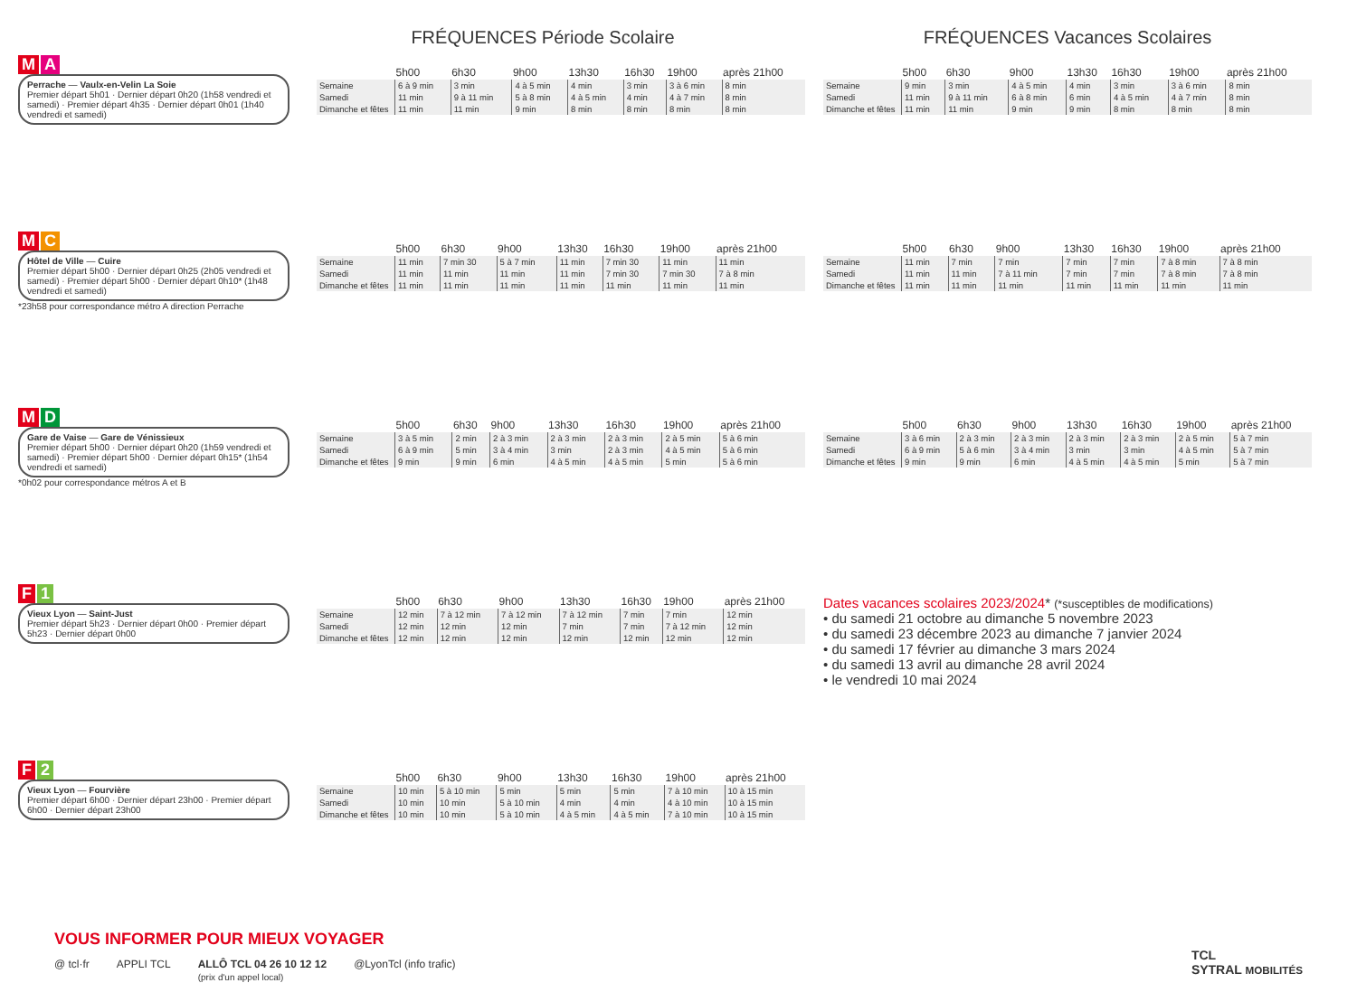FRÉQUENCES Période Scolaire FRÉQUENCES Vacances Scolaires
M A
Perrache — Vaulx-en-Velin La Soie
Premier départ 5h01 · Dernier départ 0h20 (1h58 vendredi et samedi) · Premier départ 4h35 · Dernier départ 0h01 (1h40 vendredi et samedi)
| | 5h00 | 6h30 | 9h00 | 13h30 | 16h30 | 19h00 | après 21h00 |
| --- | --- | --- | --- | --- | --- | --- | --- |
| Semaine | 6 à 9 min | 3 min | 4 à 5 min | 4 min | 3 min | 3 à 6 min | 8 min |
| Samedi | 11 min | 9 à 11 min | 5 à 8 min | 4 à 5 min | 4 min | 4 à 7 min | 8 min |
| Dimanche et fêtes | 11 min | 11 min | 9 min | 8 min | 8 min | 8 min | 8 min |
| | 5h00 | 6h30 | 9h00 | 13h30 | 16h30 | 19h00 | après 21h00 |
| --- | --- | --- | --- | --- | --- | --- | --- |
| Semaine | 9 min | 3 min | 4 à 5 min | 4 min | 3 min | 3 à 6 min | 8 min |
| Samedi | 11 min | 9 à 11 min | 6 à 8 min | 6 min | 4 à 5 min | 4 à 7 min | 8 min |
| Dimanche et fêtes | 11 min | 11 min | 9 min | 9 min | 8 min | 8 min | 8 min |
M C
Hôtel de Ville — Cuire
Premier départ 5h00 · Dernier départ 0h25 (2h05 vendredi et samedi) · Premier départ 5h00 · Dernier départ 0h10* (1h48 vendredi et samedi)
*23h58 pour correspondance métro A direction Perrache
| | 5h00 | 6h30 | 9h00 | 13h30 | 16h30 | 19h00 | après 21h00 |
| --- | --- | --- | --- | --- | --- | --- | --- |
| Semaine | 11 min | 7 min 30 | 5 à 7 min | 11 min | 7 min 30 | 11 min | 11 min |
| Samedi | 11 min | 11 min | 11 min | 11 min | 7 min 30 | 7 min 30 | 7 à 8 min |
| Dimanche et fêtes | 11 min | 11 min | 11 min | 11 min | 11 min | 11 min | 11 min |
| | 5h00 | 6h30 | 9h00 | 13h30 | 16h30 | 19h00 | après 21h00 |
| --- | --- | --- | --- | --- | --- | --- | --- |
| Semaine | 11 min | 7 min | 7 min | 7 min | 7 min | 7 à 8 min | 7 à 8 min |
| Samedi | 11 min | 11 min | 7 à 11 min | 7 min | 7 min | 7 à 8 min | 7 à 8 min |
| Dimanche et fêtes | 11 min | 11 min | 11 min | 11 min | 11 min | 11 min | 11 min |
M D
Gare de Vaise — Gare de Vénissieux
Premier départ 5h00 · Dernier départ 0h20 (1h59 vendredi et samedi) · Premier départ 5h00 · Dernier départ 0h15* (1h54 vendredi et samedi)
*0h02 pour correspondance métros A et B
| | 5h00 | 6h30 | 9h00 | 13h30 | 16h30 | 19h00 | après 21h00 |
| --- | --- | --- | --- | --- | --- | --- | --- |
| Semaine | 3 à 5 min | 2 min | 2 à 3 min | 2 à 3 min | 2 à 3 min | 2 à 5 min | 5 à 6 min |
| Samedi | 6 à 9 min | 5 min | 3 à 4 min | 3 min | 2 à 3 min | 4 à 5 min | 5 à 6 min |
| Dimanche et fêtes | 9 min | 9 min | 6 min | 4 à 5 min | 4 à 5 min | 5 min | 5 à 6 min |
| | 5h00 | 6h30 | 9h00 | 13h30 | 16h30 | 19h00 | après 21h00 |
| --- | --- | --- | --- | --- | --- | --- | --- |
| Semaine | 3 à 6 min | 2 à 3 min | 2 à 3 min | 2 à 3 min | 2 à 3 min | 2 à 5 min | 5 à 7 min |
| Samedi | 6 à 9 min | 5 à 6 min | 3 à 4 min | 3 min | 3 min | 4 à 5 min | 5 à 7 min |
| Dimanche et fêtes | 9 min | 9 min | 6 min | 4 à 5 min | 4 à 5 min | 5 min | 5 à 7 min |
F 1
Vieux Lyon — Saint-Just
Premier départ 5h23 · Dernier départ 0h00 · Premier départ 5h23 · Dernier départ 0h00
| | 5h00 | 6h30 | 9h00 | 13h30 | 16h30 | 19h00 | après 21h00 |
| --- | --- | --- | --- | --- | --- | --- | --- |
| Semaine | 12 min | 7 à 12 min | 7 à 12 min | 7 à 12 min | 7 min | 7 min | 12 min |
| Samedi | 12 min | 12 min | 12 min | 7 min | 7 min | 7 à 12 min | 12 min |
| Dimanche et fêtes | 12 min | 12 min | 12 min | 12 min | 12 min | 12 min | 12 min |
Dates vacances scolaires 2023/2024* (*susceptibles de modifications)
• du samedi 21 octobre au dimanche 5 novembre 2023
• du samedi 23 décembre 2023 au dimanche 7 janvier 2024
• du samedi 17 février au dimanche 3 mars 2024
• du samedi 13 avril au dimanche 28 avril 2024
• le vendredi 10 mai 2024
F 2
Vieux Lyon — Fourvière
Premier départ 6h00 · Dernier départ 23h00 · Premier départ 6h00 · Dernier départ 23h00
| | 5h00 | 6h30 | 9h00 | 13h30 | 16h30 | 19h00 | après 21h00 |
| --- | --- | --- | --- | --- | --- | --- | --- |
| Semaine | 10 min | 5 à 10 min | 5 min | 5 min | 5 min | 7 à 10 min | 10 à 15 min |
| Samedi | 10 min | 10 min | 5 à 10 min | 4 min | 4 min | 4 à 10 min | 10 à 15 min |
| Dimanche et fêtes | 10 min | 10 min | 5 à 10 min | 4 à 5 min | 4 à 5 min | 7 à 10 min | 10 à 15 min |
VOUS INFORMER POUR MIEUX VOYAGER
@ tcl·fr APPLI TCL ALLÔ TCL 04 26 10 12 12
(prix d'un appel local) @LyonTcl (info trafic)
TCL
SYTRAL MOBILITÉS